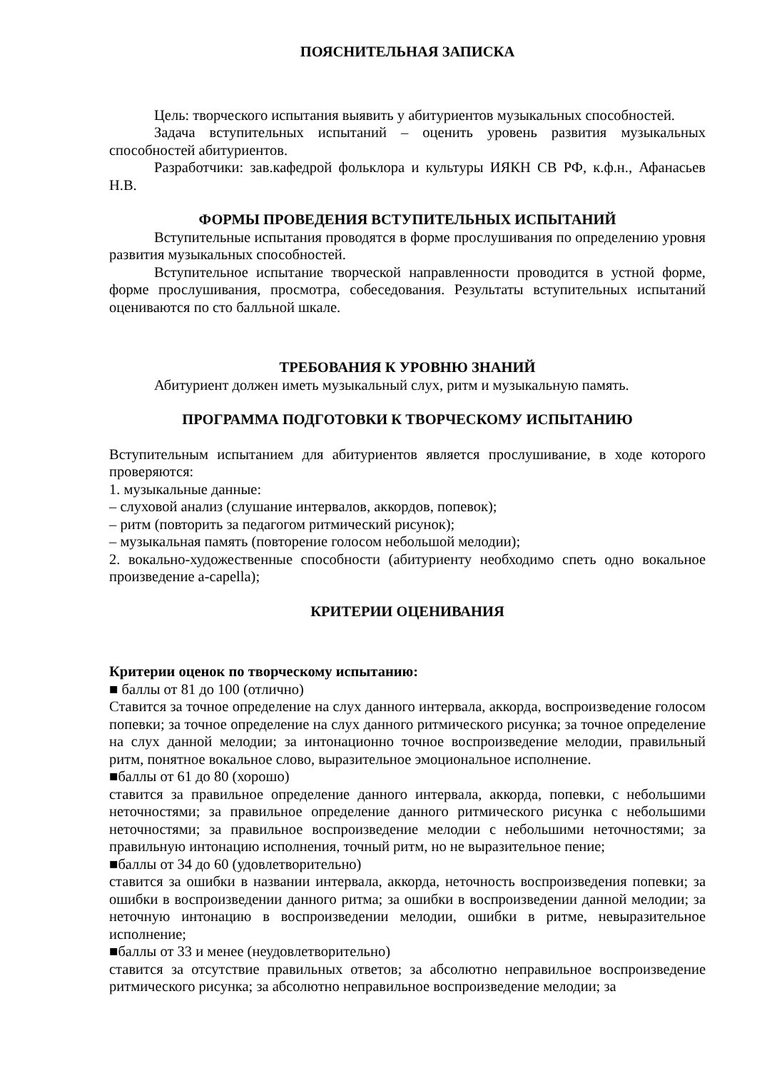ПОЯСНИТЕЛЬНАЯ ЗАПИСКА
Цель: творческого испытания выявить у абитуриентов музыкальных способностей.
Задача вступительных испытаний – оценить уровень развития музыкальных способностей абитуриентов.
Разработчики: зав.кафедрой фольклора и культуры ИЯКН СВ РФ, к.ф.н., Афанасьев Н.В.
ФОРМЫ ПРОВЕДЕНИЯ ВСТУПИТЕЛЬНЫХ ИСПЫТАНИЙ
Вступительные испытания проводятся в форме прослушивания по определению уровня развития музыкальных способностей.
Вступительное испытание творческой направленности проводится в устной форме, форме прослушивания, просмотра, собеседования. Результаты вступительных испытаний оцениваются по сто балльной шкале.
ТРЕБОВАНИЯ К УРОВНЮ ЗНАНИЙ
Абитуриент должен иметь музыкальный слух, ритм и музыкальную память.
ПРОГРАММА ПОДГОТОВКИ К ТВОРЧЕСКОМУ ИСПЫТАНИЮ
Вступительным испытанием для абитуриентов является прослушивание, в ходе которого проверяются:
1. музыкальные данные:
– слуховой анализ (слушание интервалов, аккордов, попевок);
– ритм (повторить за педагогом ритмический рисунок);
– музыкальная память (повторение голосом небольшой мелодии);
2. вокально-художественные способности (абитуриенту необходимо спеть одно вокальное произведение a-capella);
КРИТЕРИИ ОЦЕНИВАНИЯ
Критерии оценок по творческому испытанию:
■ баллы от 81 до 100 (отлично)
Ставится за точное определение на слух данного интервала, аккорда, воспроизведение голосом попевки; за точное определение на слух данного ритмического рисунка; за точное определение на слух данной мелодии; за интонационно точное воспроизведение мелодии, правильный ритм, понятное вокальное слово, выразительное эмоциональное исполнение.
■баллы от 61 до 80 (хорошо)
ставится за правильное определение данного интервала, аккорда, попевки, с небольшими неточностями; за правильное определение данного ритмического рисунка с небольшими неточностями; за правильное воспроизведение мелодии с небольшими неточностями; за правильную интонацию исполнения, точный ритм, но не выразительное пение;
■баллы от 34 до 60 (удовлетворительно)
ставится за ошибки в названии интервала, аккорда, неточность воспроизведения попевки; за ошибки в воспроизведении данного ритма; за ошибки в воспроизведении данной мелодии; за неточную интонацию в воспроизведении мелодии, ошибки в ритме, невыразительное исполнение;
■баллы от 33 и менее (неудовлетворительно)
ставится за отсутствие правильных ответов; за абсолютно неправильное воспроизведение ритмического рисунка; за абсолютно неправильное воспроизведение мелодии; за